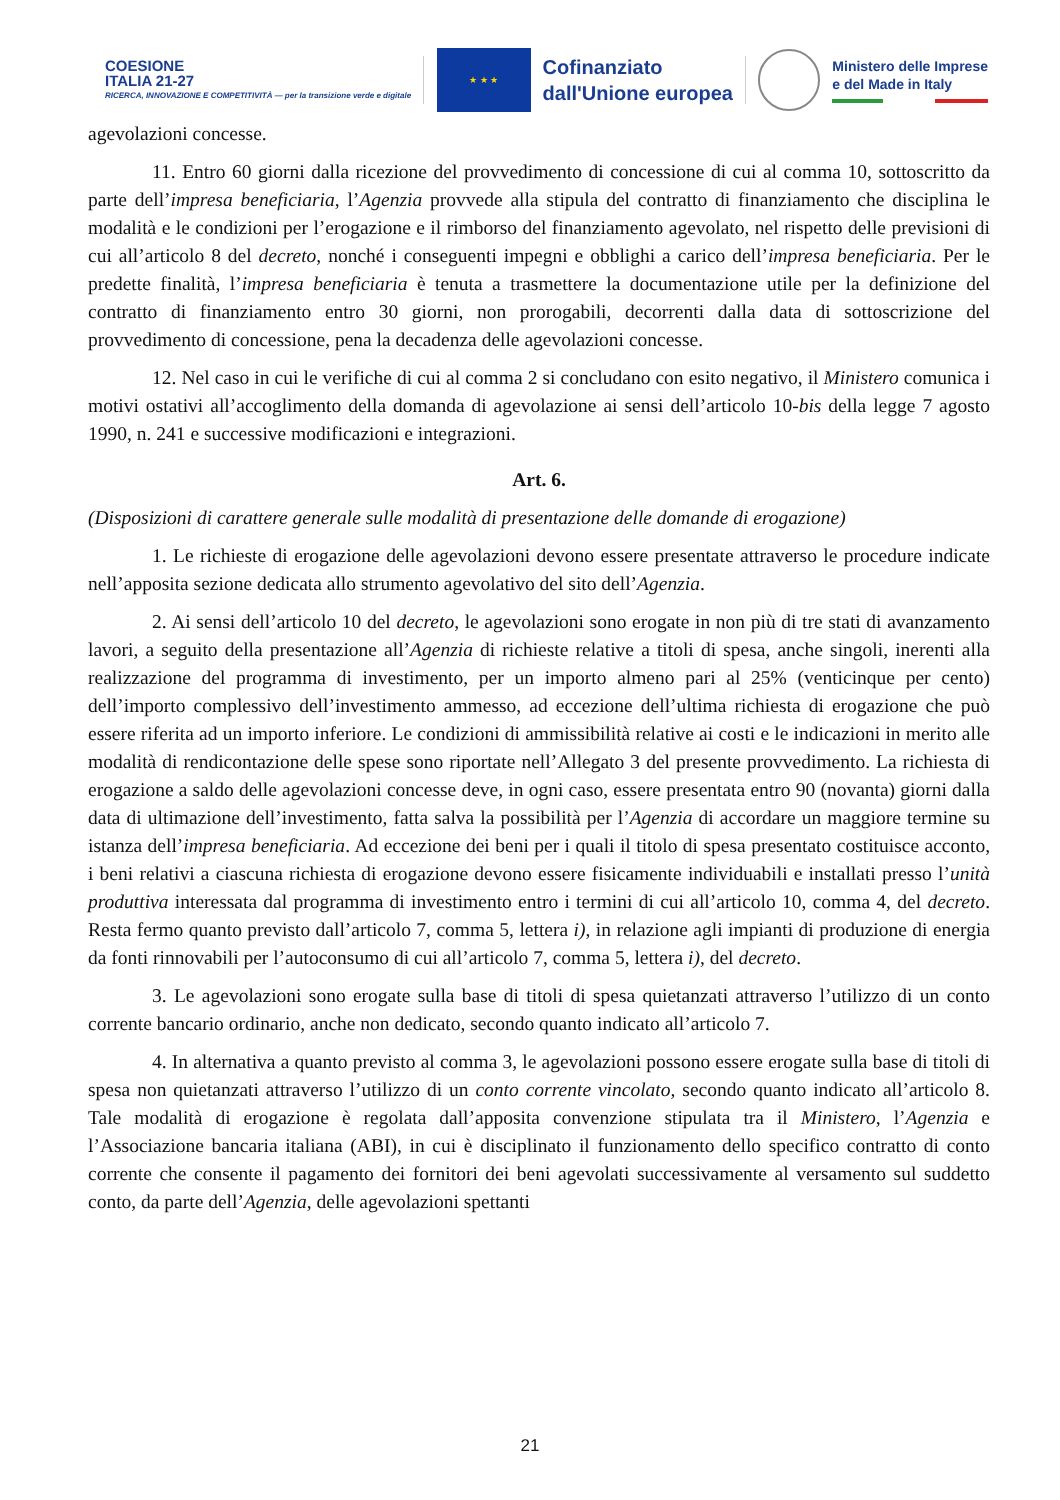COESIONE
ITALIA 21-27
RICERCA, INNOVAZIONE E COMPETITIVITÀ — per la transizione verde e digitale
★ ★ ★
Cofinanziato
dall'Unione europea
Ministero delle Imprese
e del Made in Italy
agevolazioni concesse.
11. Entro 60 giorni dalla ricezione del provvedimento di concessione di cui al comma 10, sottoscritto da parte dell’impresa beneficiaria, l’Agenzia provvede alla stipula del contratto di finanziamento che disciplina le modalità e le condizioni per l’erogazione e il rimborso del finanziamento agevolato, nel rispetto delle previsioni di cui all’articolo 8 del decreto, nonché i conseguenti impegni e obblighi a carico dell’impresa beneficiaria. Per le predette finalità, l’impresa beneficiaria è tenuta a trasmettere la documentazione utile per la definizione del contratto di finanziamento entro 30 giorni, non prorogabili, decorrenti dalla data di sottoscrizione del provvedimento di concessione, pena la decadenza delle agevolazioni concesse.
12. Nel caso in cui le verifiche di cui al comma 2 si concludano con esito negativo, il Ministero comunica i motivi ostativi all’accoglimento della domanda di agevolazione ai sensi dell’articolo 10-bis della legge 7 agosto 1990, n. 241 e successive modificazioni e integrazioni.
Art. 6.
(Disposizioni di carattere generale sulle modalità di presentazione delle domande di erogazione)
1. Le richieste di erogazione delle agevolazioni devono essere presentate attraverso le procedure indicate nell’apposita sezione dedicata allo strumento agevolativo del sito dell’Agenzia.
2. Ai sensi dell’articolo 10 del decreto, le agevolazioni sono erogate in non più di tre stati di avanzamento lavori, a seguito della presentazione all’Agenzia di richieste relative a titoli di spesa, anche singoli, inerenti alla realizzazione del programma di investimento, per un importo almeno pari al 25% (venticinque per cento) dell’importo complessivo dell’investimento ammesso, ad eccezione dell’ultima richiesta di erogazione che può essere riferita ad un importo inferiore. Le condizioni di ammissibilità relative ai costi e le indicazioni in merito alle modalità di rendicontazione delle spese sono riportate nell’Allegato 3 del presente provvedimento. La richiesta di erogazione a saldo delle agevolazioni concesse deve, in ogni caso, essere presentata entro 90 (novanta) giorni dalla data di ultimazione dell’investimento, fatta salva la possibilità per l’Agenzia di accordare un maggiore termine su istanza dell’impresa beneficiaria. Ad eccezione dei beni per i quali il titolo di spesa presentato costituisce acconto, i beni relativi a ciascuna richiesta di erogazione devono essere fisicamente individuabili e installati presso l’unità produttiva interessata dal programma di investimento entro i termini di cui all’articolo 10, comma 4, del decreto. Resta fermo quanto previsto dall’articolo 7, comma 5, lettera i), in relazione agli impianti di produzione di energia da fonti rinnovabili per l’autoconsumo di cui all’articolo 7, comma 5, lettera i), del decreto.
3. Le agevolazioni sono erogate sulla base di titoli di spesa quietanzati attraverso l’utilizzo di un conto corrente bancario ordinario, anche non dedicato, secondo quanto indicato all’articolo 7.
4. In alternativa a quanto previsto al comma 3, le agevolazioni possono essere erogate sulla base di titoli di spesa non quietanzati attraverso l’utilizzo di un conto corrente vincolato, secondo quanto indicato all’articolo 8. Tale modalità di erogazione è regolata dall’apposita convenzione stipulata tra il Ministero, l’Agenzia e l’Associazione bancaria italiana (ABI), in cui è disciplinato il funzionamento dello specifico contratto di conto corrente che consente il pagamento dei fornitori dei beni agevolati successivamente al versamento sul suddetto conto, da parte dell’Agenzia, delle agevolazioni spettanti
21